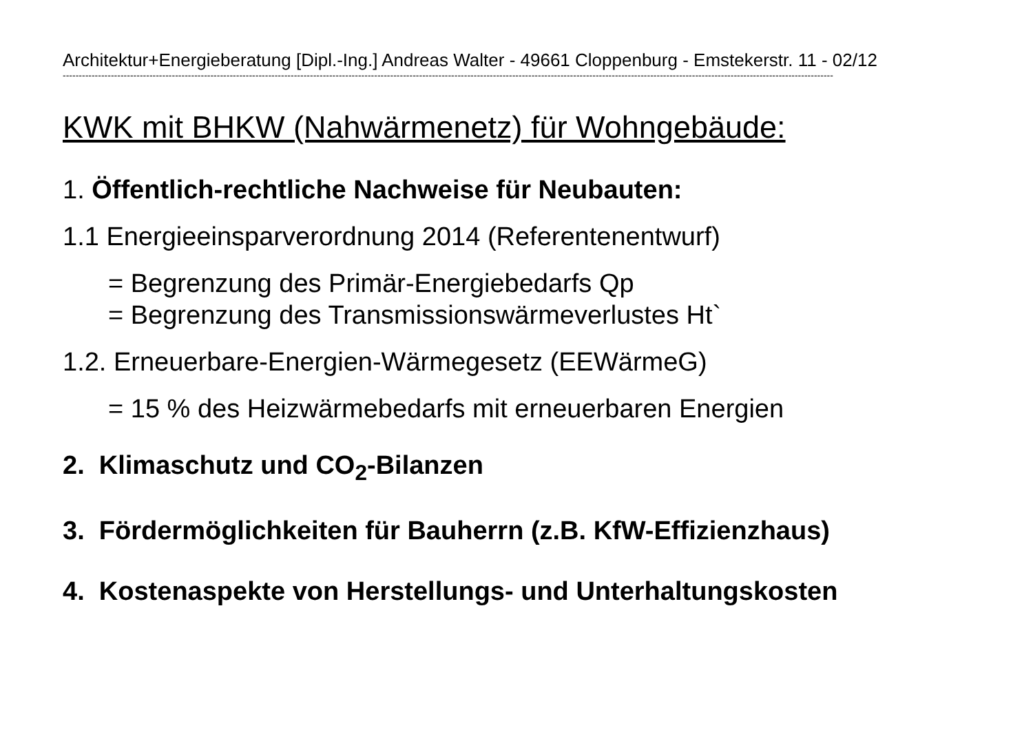Architektur+Energieberatung [Dipl.-Ing.] Andreas Walter - 49661 Cloppenburg - Emstekerstr. 11 - 02/12
------------------------------------------------------------------------------------------------------------------------------------------------------------------------------------------------------------------------------------------------
KWK mit BHKW (Nahwärmenetz) für Wohngebäude:
1. Öffentlich-rechtliche Nachweise für Neubauten:
1.1 Energieeinsparverordnung 2014 (Referentenentwurf)
= Begrenzung des Primär-Energiebedarfs Qp
= Begrenzung des Transmissionswärmeverlustes Ht`
1.2. Erneuerbare-Energien-Wärmegesetz (EEWärmeG)
= 15 % des Heizwärmebedarfs mit erneuerbaren Energien
2. Klimaschutz und CO<sub>2</sub>-Bilanzen
3. Fördermöglichkeiten für Bauherrn (z.B. KfW-Effizienzhaus)
4. Kostenaspekte von Herstellungs- und Unterhaltungskosten